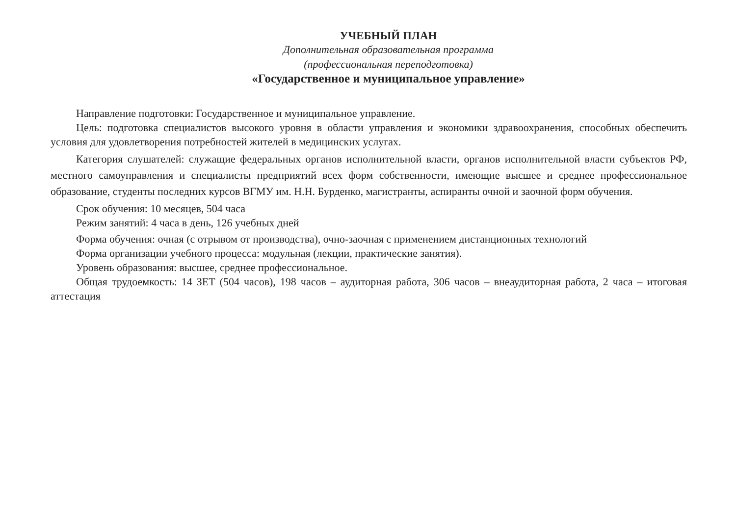УЧЕБНЫЙ ПЛАН
Дополнительная образовательная программа
(профессиональная переподготовка)
«Государственное и муниципальное управление»
Направление подготовки: Государственное и муниципальное управление.
Цель: подготовка специалистов высокого уровня в области управления и экономики здравоохранения, способных обеспечить условия для удовлетворения потребностей жителей в медицинских услугах.
Категория слушателей: служащие федеральных органов исполнительной власти, органов исполнительной власти субъектов РФ, местного самоуправления и специалисты предприятий всех форм собственности, имеющие высшее и среднее профессиональное образование, студенты последних курсов ВГМУ им. Н.Н. Бурденко, магистранты, аспиранты очной и заочной форм обучения.
Срок обучения: 10 месяцев, 504 часа
Режим занятий: 4 часа в день, 126 учебных дней
Форма обучения: очная (с отрывом от производства), очно-заочная с применением дистанционных технологий
Форма организации учебного процесса: модульная (лекции, практические занятия).
Уровень образования: высшее, среднее профессиональное.
Общая трудоемкость: 14 ЗЕТ (504 часов), 198 часов – аудиторная работа, 306 часов – внеаудиторная работа, 2 часа – итоговая аттестация